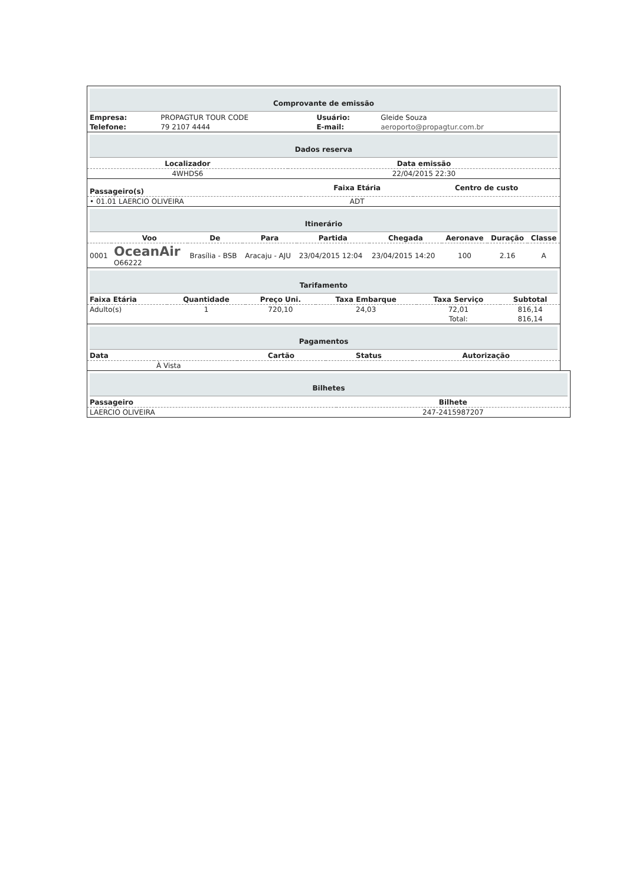Comprovante de emissão
| Empresa: | PROPAGTUR TOUR CODE | Usuário: | Gleide Souza |
| Telefone: | 79 2107 4444 | E-mail: | aeroporto@propagtur.com.br |
Dados reserva
| Localizador | Data emissão |
| --- | --- |
| 4WHDS6 | 22/04/2015 22:30 |
| Passageiro(s) | Faixa Etária | Centro de custo |
| --- | --- | --- |
| • 01.01 LAERCIO OLIVEIRA | ADT | |
Itinerário
| | Voo | De | Para | Partida | Chegada | Aeronave | Duração | Classe |
| --- | --- | --- | --- | --- | --- | --- | --- | --- |
| 0001 | OceanAir O66222 | Brasília - BSB | Aracaju - AJU | 23/04/2015 12:04 | 23/04/2015 14:20 | 100 | 2.16 | A |
Tarifamento
| Faixa Etária | Quantidade | Preço Uni. | Taxa Embarque | Taxa Serviço | Subtotal |
| --- | --- | --- | --- | --- | --- |
| Adulto(s) | 1 | 720,10 | 24,03 | 72,01 | 816,14 |
| | | | | Total: | 816,14 |
Pagamentos
| Data | | Cartão | Status | Autorização |
| --- | --- | --- | --- | --- |
| | À Vista | | | |
Bilhetes
| Passageiro | Bilhete |
| --- | --- |
| LAERCIO OLIVEIRA | 247-2415987207 |